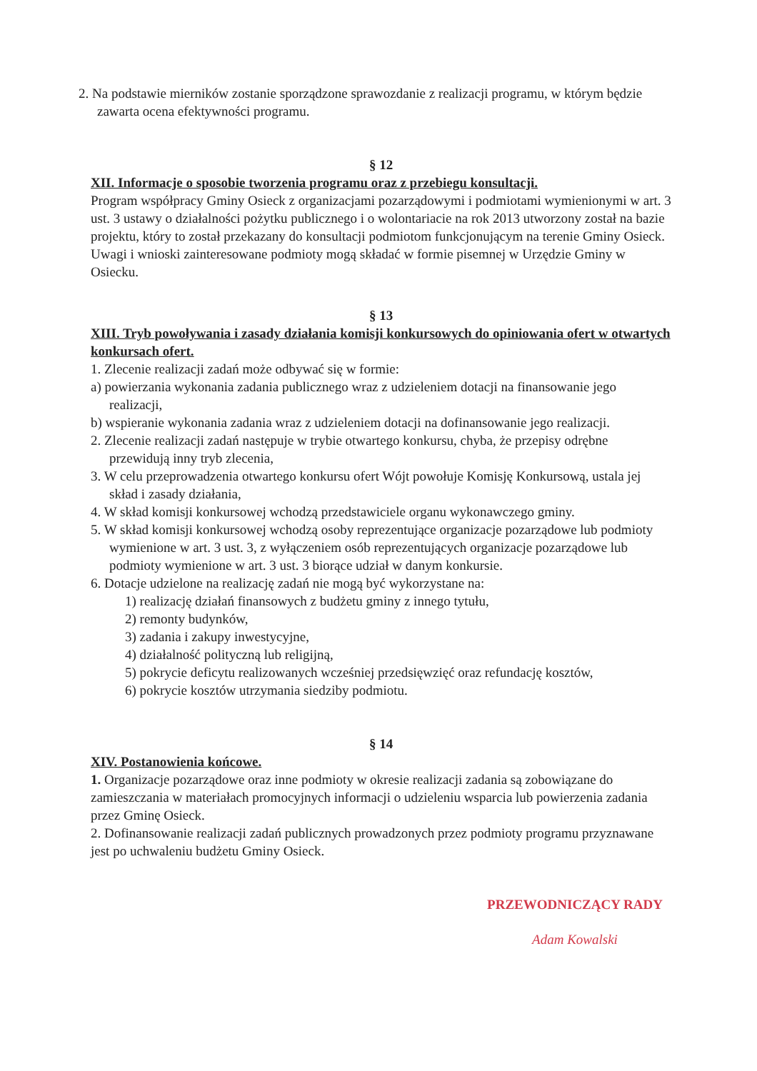2. Na podstawie mierników zostanie sporządzone sprawozdanie z realizacji programu, w którym będzie zawarta ocena efektywności programu.
§ 12
XII. Informacje o sposobie tworzenia programu oraz z przebiegu konsultacji.
Program współpracy Gminy Osieck z organizacjami pozarządowymi i podmiotami wymienionymi w art. 3 ust. 3 ustawy o działalności pożytku publicznego i o wolontariacie na rok 2013 utworzony został na bazie projektu, który to został przekazany do konsultacji podmiotom funkcjonującym na terenie Gminy Osieck.
Uwagi i wnioski zainteresowane podmioty mogą składać w formie pisemnej w Urzędzie Gminy w Osiecku.
§ 13
XIII. Tryb powoływania i zasady działania komisji konkursowych do opiniowania ofert w otwartych konkursach ofert.
1. Zlecenie realizacji zadań może odbywać się w formie:
a) powierzania wykonania zadania publicznego wraz z udzieleniem dotacji na finansowanie jego realizacji,
b) wspieranie wykonania zadania wraz z udzieleniem dotacji na dofinansowanie jego realizacji.
2. Zlecenie realizacji zadań następuje w trybie otwartego konkursu, chyba, że przepisy odrębne przewidują inny tryb zlecenia,
3. W celu przeprowadzenia otwartego konkursu ofert Wójt powołuje Komisję Konkursową, ustala jej skład i zasady działania,
4. W skład komisji konkursowej wchodzą przedstawiciele organu wykonawczego gminy.
5. W skład komisji konkursowej wchodzą osoby reprezentujące organizacje pozarządowe lub podmioty wymienione w art. 3 ust. 3, z wyłączeniem osób reprezentujących organizacje pozarządowe lub podmioty wymienione w art. 3 ust. 3 biorące udział w danym konkursie.
6. Dotacje udzielone na realizację zadań nie mogą być wykorzystane na:
1) realizację działań finansowych z budżetu gminy z innego tytułu,
2) remonty budynków,
3) zadania i zakupy inwestycyjne,
4) działalność polityczną lub religijną,
5) pokrycie deficytu realizowanych wcześniej przedsięwzięć oraz refundację kosztów,
6) pokrycie kosztów utrzymania siedziby podmiotu.
§ 14
XIV. Postanowienia końcowe.
1. Organizacje pozarządowe oraz inne podmioty w okresie realizacji zadania są zobowiązane do zamieszczania w materiałach promocyjnych informacji o udzieleniu wsparcia lub powierzenia zadania przez Gminę Osieck.
2. Dofinansowanie realizacji zadań publicznych prowadzonych przez podmioty programu przyznawane jest po uchwaleniu budżetu Gminy Osieck.
PRZEWODNICZĄCY RADY
Adam Kowalski